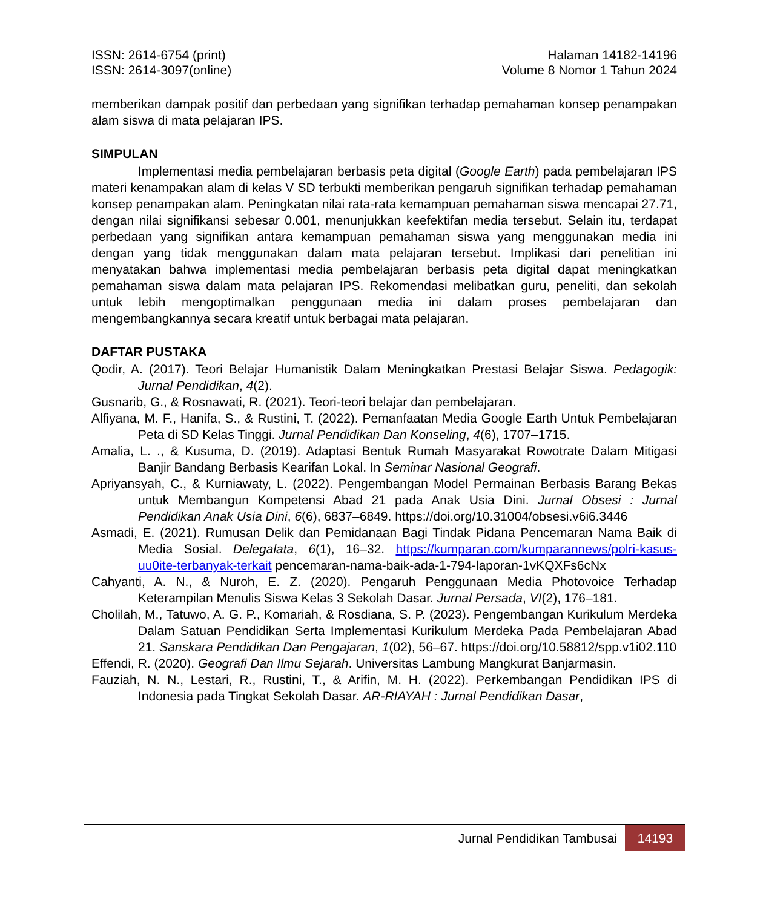ISSN: 2614-6754 (print)
ISSN: 2614-3097(online)
Halaman 14182-14196
Volume 8 Nomor 1 Tahun 2024
memberikan dampak positif dan perbedaan yang signifikan terhadap pemahaman konsep penampakan alam siswa di mata pelajaran IPS.
SIMPULAN
Implementasi media pembelajaran berbasis peta digital (Google Earth) pada pembelajaran IPS materi kenampakan alam di kelas V SD terbukti memberikan pengaruh signifikan terhadap pemahaman konsep penampakan alam. Peningkatan nilai rata-rata kemampuan pemahaman siswa mencapai 27.71, dengan nilai signifikansi sebesar 0.001, menunjukkan keefektifan media tersebut. Selain itu, terdapat perbedaan yang signifikan antara kemampuan pemahaman siswa yang menggunakan media ini dengan yang tidak menggunakan dalam mata pelajaran tersebut. Implikasi dari penelitian ini menyatakan bahwa implementasi media pembelajaran berbasis peta digital dapat meningkatkan pemahaman siswa dalam mata pelajaran IPS. Rekomendasi melibatkan guru, peneliti, dan sekolah untuk lebih mengoptimalkan penggunaan media ini dalam proses pembelajaran dan mengembangkannya secara kreatif untuk berbagai mata pelajaran.
DAFTAR PUSTAKA
Qodir, A. (2017). Teori Belajar Humanistik Dalam Meningkatkan Prestasi Belajar Siswa. Pedagogik: Jurnal Pendidikan, 4(2).
Gusnarib, G., & Rosnawati, R. (2021). Teori-teori belajar dan pembelajaran.
Alfiyana, M. F., Hanifa, S., & Rustini, T. (2022). Pemanfaatan Media Google Earth Untuk Pembelajaran Peta di SD Kelas Tinggi. Jurnal Pendidikan Dan Konseling, 4(6), 1707–1715.
Amalia, L. ., & Kusuma, D. (2019). Adaptasi Bentuk Rumah Masyarakat Rowotrate Dalam Mitigasi Banjir Bandang Berbasis Kearifan Lokal. In Seminar Nasional Geografi.
Apriyansyah, C., & Kurniawaty, L. (2022). Pengembangan Model Permainan Berbasis Barang Bekas untuk Membangun Kompetensi Abad 21 pada Anak Usia Dini. Jurnal Obsesi : Jurnal Pendidikan Anak Usia Dini, 6(6), 6837–6849. https://doi.org/10.31004/obsesi.v6i6.3446
Asmadi, E. (2021). Rumusan Delik dan Pemidanaan Bagi Tindak Pidana Pencemaran Nama Baik di Media Sosial. Delegalata, 6(1), 16–32. https://kumparan.com/kumparannews/polri-kasus-uu0ite-terbanyak-terkait pencemaran-nama-baik-ada-1-794-laporan-1vKQXFs6cNx
Cahyanti, A. N., & Nuroh, E. Z. (2020). Pengaruh Penggunaan Media Photovoice Terhadap Keterampilan Menulis Siswa Kelas 3 Sekolah Dasar. Jurnal Persada, VI(2), 176–181.
Cholilah, M., Tatuwo, A. G. P., Komariah, & Rosdiana, S. P. (2023). Pengembangan Kurikulum Merdeka Dalam Satuan Pendidikan Serta Implementasi Kurikulum Merdeka Pada Pembelajaran Abad 21. Sanskara Pendidikan Dan Pengajaran, 1(02), 56–67. https://doi.org/10.58812/spp.v1i02.110
Effendi, R. (2020). Geografi Dan Ilmu Sejarah. Universitas Lambung Mangkurat Banjarmasin.
Fauziah, N. N., Lestari, R., Rustini, T., & Arifin, M. H. (2022). Perkembangan Pendidikan IPS di Indonesia pada Tingkat Sekolah Dasar. AR-RIAYAH : Jurnal Pendidikan Dasar,
Jurnal Pendidikan Tambusai
14193